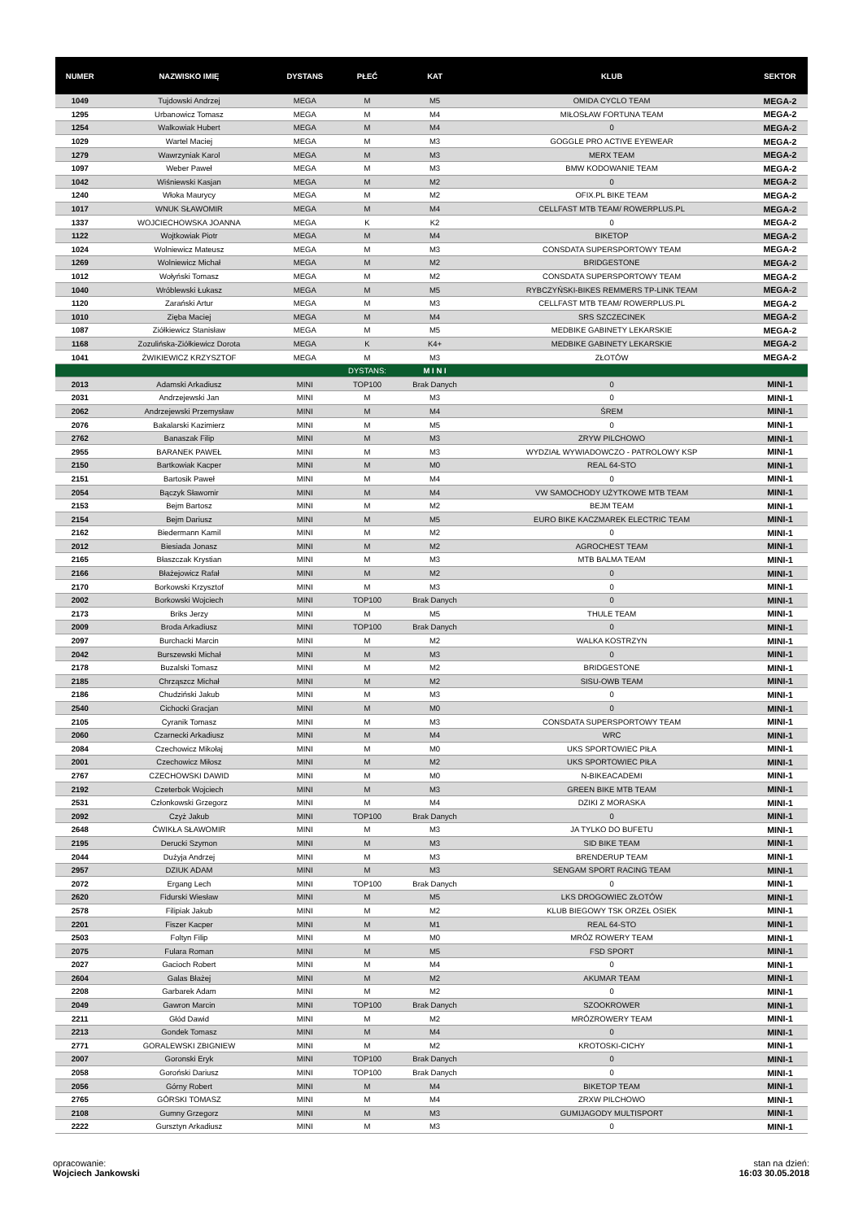| NUMER | NAZWISKO IMIĘ | DYSTANS | PŁEĆ | KAT | KLUB | SEKTOR |
| --- | --- | --- | --- | --- | --- | --- |
| 1049 | Tujdowski Andrzej | MEGA | M | M5 | OMIDA CYCLO TEAM | MEGA-2 |
| 1295 | Urbanowicz Tomasz | MEGA | M | M4 | MIŁOSŁAW FORTUNA TEAM | MEGA-2 |
| 1254 | Walkowiak Hubert | MEGA | M | M4 | 0 | MEGA-2 |
| 1029 | Wartel Maciej | MEGA | M | M3 | GOGGLE PRO ACTIVE EYEWEAR | MEGA-2 |
| 1279 | Wawrzyniak Karol | MEGA | M | M3 | MERX TEAM | MEGA-2 |
| 1097 | Weber Paweł | MEGA | M | M3 | BMW KODOWANIE TEAM | MEGA-2 |
| 1042 | Wiśniewski Kasjan | MEGA | M | M2 | 0 | MEGA-2 |
| 1240 | Włoka Maurycy | MEGA | M | M2 | OFIX.PL BIKE TEAM | MEGA-2 |
| 1017 | WNUK SŁAWOMIR | MEGA | M | M4 | CELLFAST MTB TEAM/ ROWERPLUS.PL | MEGA-2 |
| 1337 | WOJCIECHOWSKA JOANNA | MEGA | K | K2 | 0 | MEGA-2 |
| 1122 | Wojtkowiak Piotr | MEGA | M | M4 | BIKETOP | MEGA-2 |
| 1024 | Wolniewicz Mateusz | MEGA | M | M3 | CONSDATA SUPERSPORTOWY TEAM | MEGA-2 |
| 1269 | Wolniewicz Michał | MEGA | M | M2 | BRIDGESTONE | MEGA-2 |
| 1012 | Wołyński Tomasz | MEGA | M | M2 | CONSDATA SUPERSPORTOWY TEAM | MEGA-2 |
| 1040 | Wróblewski Łukasz | MEGA | M | M5 | RYBCZYŃSKI-BIKES REMMERS TP-LINK TEAM | MEGA-2 |
| 1120 | Zarański Artur | MEGA | M | M3 | CELLFAST MTB TEAM/ ROWERPLUS.PL | MEGA-2 |
| 1010 | Zięba Maciej | MEGA | M | M4 | SRS SZCZECINEK | MEGA-2 |
| 1087 | Ziółkiewicz Stanisław | MEGA | M | M5 | MEDBIKE GABINETY LEKARSKIE | MEGA-2 |
| 1168 | Zozulińska-Ziółkiewicz Dorota | MEGA | K | K4+ | MEDBIKE GABINETY LEKARSKIE | MEGA-2 |
| 1041 | ŻWIKIEWICZ KRZYSZTOF | MEGA | M | M3 | ZŁOTÓW | MEGA-2 |
| | | | DYSTANS: | M I N I | | |
| 2013 | Adamski Arkadiusz | MINI | TOP100 | Brak Danych | 0 | MINI-1 |
| 2031 | Andrzejewski Jan | MINI | M | M3 | 0 | MINI-1 |
| 2062 | Andrzejewski Przemysław | MINI | M | M4 | ŚREM | MINI-1 |
| 2076 | Bakalarski Kazimierz | MINI | M | M5 | 0 | MINI-1 |
| 2762 | Banaszak Filip | MINI | M | M3 | ZRYW PILCHOWO | MINI-1 |
| 2955 | BARANEK PAWEŁ | MINI | M | M3 | WYDZIAŁ WYWIADOWCZO - PATROLOWY KSP | MINI-1 |
| 2150 | Bartkowiak Kacper | MINI | M | M0 | REAL 64-STO | MINI-1 |
| 2151 | Bartosik Paweł | MINI | M | M4 | 0 | MINI-1 |
| 2054 | Bączyk Sławomir | MINI | M | M4 | VW SAMOCHODY UŻYTKOWE MTB TEAM | MINI-1 |
| 2153 | Bejm Bartosz | MINI | M | M2 | BEJM TEAM | MINI-1 |
| 2154 | Bejm Dariusz | MINI | M | M5 | EURO BIKE KACZMAREK ELECTRIC TEAM | MINI-1 |
| 2162 | Biedermann Kamil | MINI | M | M2 | 0 | MINI-1 |
| 2012 | Biesiada Jonasz | MINI | M | M2 | AGROCHEST TEAM | MINI-1 |
| 2165 | Błaszczak Krystian | MINI | M | M3 | MTB BALMA TEAM | MINI-1 |
| 2166 | Błażejowicz Rafał | MINI | M | M2 | 0 | MINI-1 |
| 2170 | Borkowski Krzysztof | MINI | M | M3 | 0 | MINI-1 |
| 2002 | Borkowski Wojciech | MINI | TOP100 | Brak Danych | 0 | MINI-1 |
| 2173 | Briks Jerzy | MINI | M | M5 | THULE TEAM | MINI-1 |
| 2009 | Broda Arkadiusz | MINI | TOP100 | Brak Danych | 0 | MINI-1 |
| 2097 | Burchacki Marcin | MINI | M | M2 | WALKA KOSTRZYN | MINI-1 |
| 2042 | Burszewski Michał | MINI | M | M3 | 0 | MINI-1 |
| 2178 | Buzalski Tomasz | MINI | M | M2 | BRIDGESTONE | MINI-1 |
| 2185 | Chrząszcz Michał | MINI | M | M2 | SISU-OWB TEAM | MINI-1 |
| 2186 | Chudziński Jakub | MINI | M | M3 | 0 | MINI-1 |
| 2540 | Cichocki Gracjan | MINI | M | M0 | 0 | MINI-1 |
| 2105 | Cyranik Tomasz | MINI | M | M3 | CONSDATA SUPERSPORTOWY TEAM | MINI-1 |
| 2060 | Czarnecki Arkadiusz | MINI | M | M4 | WRC | MINI-1 |
| 2084 | Czechowicz Mikołaj | MINI | M | M0 | UKS SPORTOWIEC PIŁA | MINI-1 |
| 2001 | Czechowicz Miłosz | MINI | M | M2 | UKS SPORTOWIEC PIŁA | MINI-1 |
| 2767 | CZECHOWSKI DAWID | MINI | M | M0 | N-BIKEACADEMI | MINI-1 |
| 2192 | Czeterbok Wojciech | MINI | M | M3 | GREEN BIKE MTB TEAM | MINI-1 |
| 2531 | Członkowski Grzegorz | MINI | M | M4 | DZIKI Z MORASKA | MINI-1 |
| 2092 | Czyż Jakub | MINI | TOP100 | Brak Danych | 0 | MINI-1 |
| 2648 | ĆWIKŁA SŁAWOMIR | MINI | M | M3 | JA TYLKO DO BUFETU | MINI-1 |
| 2195 | Derucki Szymon | MINI | M | M3 | SID BIKE TEAM | MINI-1 |
| 2044 | Dużyja Andrzej | MINI | M | M3 | BRENDERUP TEAM | MINI-1 |
| 2957 | DZIUK ADAM | MINI | M | M3 | SENGAM SPORT RACING TEAM | MINI-1 |
| 2072 | Ergang Lech | MINI | TOP100 | Brak Danych | 0 | MINI-1 |
| 2620 | Fidurski Wiesław | MINI | M | M5 | LKS DROGOWIEC ZŁOTÓW | MINI-1 |
| 2578 | Filipiak Jakub | MINI | M | M2 | KLUB BIEGOWY TSK ORZEŁ OSIEK | MINI-1 |
| 2201 | Fiszer Kacper | MINI | M | M1 | REAL 64-STO | MINI-1 |
| 2503 | Foltyn Filip | MINI | M | M0 | MRÓZ ROWERY TEAM | MINI-1 |
| 2075 | Fulara Roman | MINI | M | M5 | FSD SPORT | MINI-1 |
| 2027 | Gacioch Robert | MINI | M | M4 | 0 | MINI-1 |
| 2604 | Galas Błażej | MINI | M | M2 | AKUMAR TEAM | MINI-1 |
| 2208 | Garbarek Adam | MINI | M | M2 | 0 | MINI-1 |
| 2049 | Gawron Marcin | MINI | TOP100 | Brak Danych | SZOOKROWER | MINI-1 |
| 2211 | Głód Dawid | MINI | M | M2 | MRÓZROWERY TEAM | MINI-1 |
| 2213 | Gondek Tomasz | MINI | M | M4 | 0 | MINI-1 |
| 2771 | GORALEWSKI ZBIGNIEW | MINI | M | M2 | KROTOSKI-CICHY | MINI-1 |
| 2007 | Goronski Eryk | MINI | TOP100 | Brak Danych | 0 | MINI-1 |
| 2058 | Goroński Dariusz | MINI | TOP100 | Brak Danych | 0 | MINI-1 |
| 2056 | Górny Robert | MINI | M | M4 | BIKETOP TEAM | MINI-1 |
| 2765 | GÓRSKI TOMASZ | MINI | M | M4 | ZRXW PILCHOWO | MINI-1 |
| 2108 | Gumny Grzegorz | MINI | M | M3 | GUMIJAGODY MULTISPORT | MINI-1 |
| 2222 | Gursztyn Arkadiusz | MINI | M | M3 | 0 | MINI-1 |
opracowanie:
Wojciech Jankowski
stan na dzień:
16:03 30.05.2018